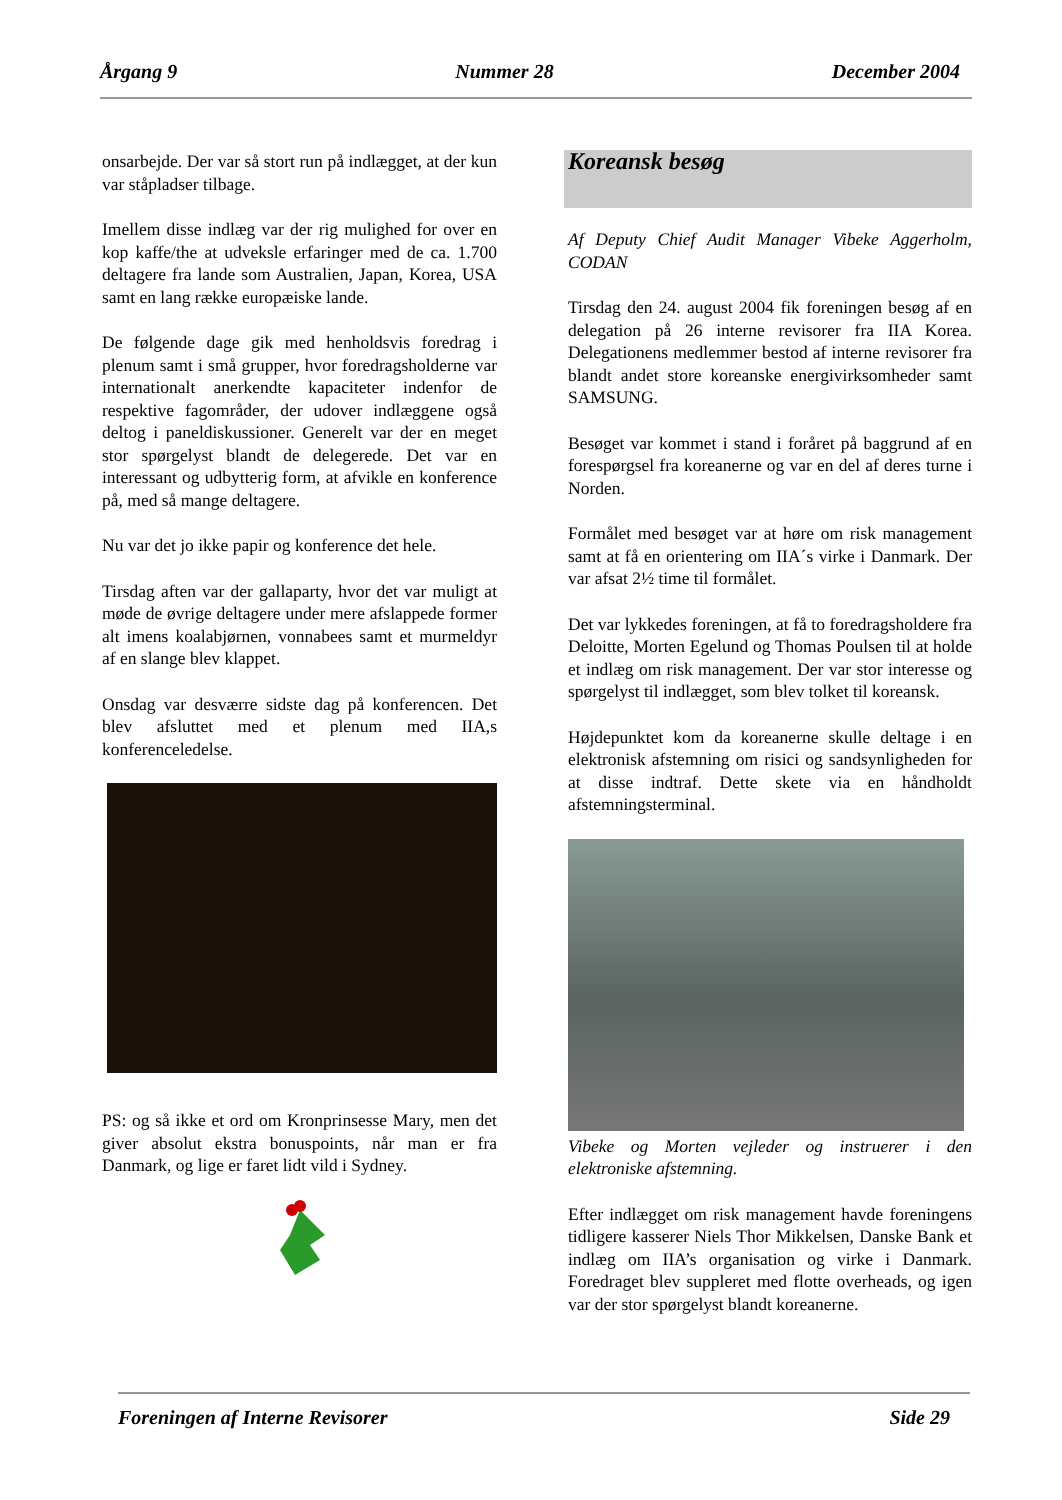Årgang 9 Nummer 28 December 2004
onsarbejde. Der var så stort run på indlægget, at der kun var ståpladser tilbage.
Imellem disse indlæg var der rig mulighed for over en kop kaffe/the at udveksle erfaringer med de ca. 1.700 deltagere fra lande som Australien, Japan, Korea, USA samt en lang række europæiske lande.
De følgende dage gik med henholdsvis foredrag i plenum samt i små grupper, hvor foredragsholderne var internationalt anerkendte kapaciteter indenfor de respektive fagområder, der udover indlæggene også deltog i paneldiskussioner. Generelt var der en meget stor spørgelyst blandt de delegerede. Det var en interessant og udbytterig form, at afvikle en konference på, med så mange deltagere.
Nu var det jo ikke papir og konference det hele.
Tirsdag aften var der gallaparty, hvor det var muligt at møde de øvrige deltagere under mere afslappede former alt imens koalabjørnen, vonnabees samt et murmeldyr af en slange blev klappet.
Onsdag var desværre sidste dag på konferencen. Det blev afsluttet med et plenum med IIA,s konferenceledelse.
PS: og så ikke et ord om Kronprinsesse Mary, men det giver absolut ekstra bonuspoints, når man er fra Danmark, og lige er faret lidt vild i Sydney.
Koreansk besøg
Af Deputy Chief Audit Manager Vibeke Aggerholm, CODAN
Tirsdag den 24. august 2004 fik foreningen besøg af en delegation på 26 interne revisorer fra IIA Korea. Delegationens medlemmer bestod af interne revisorer fra blandt andet store koreanske energivirksomheder samt SAMSUNG.
Besøget var kommet i stand i foråret på baggrund af en forespørgsel fra koreanerne og var en del af deres turne i Norden.
Formålet med besøget var at høre om risk management samt at få en orientering om IIA´s virke i Danmark. Der var afsat 2½ time til formålet.
Det var lykkedes foreningen, at få to foredragsholdere fra Deloitte, Morten Egelund og Thomas Poulsen til at holde et indlæg om risk management. Der var stor interesse og spørgelyst til indlægget, som blev tolket til koreansk.
Højdepunktet kom da koreanerne skulle deltage i en elektronisk afstemning om risici og sandsynligheden for at disse indtraf. Dette skete via en håndholdt afstemningsterminal.
Vibeke og Morten vejleder og instruerer i den elektroniske afstemning.
Efter indlægget om risk management havde foreningens tidligere kasserer Niels Thor Mikkelsen, Danske Bank et indlæg om IIA’s organisation og virke i Danmark. Foredraget blev suppleret med flotte overheads, og igen var der stor spørgelyst blandt koreanerne.
Foreningen af Interne Revisorer Side 29